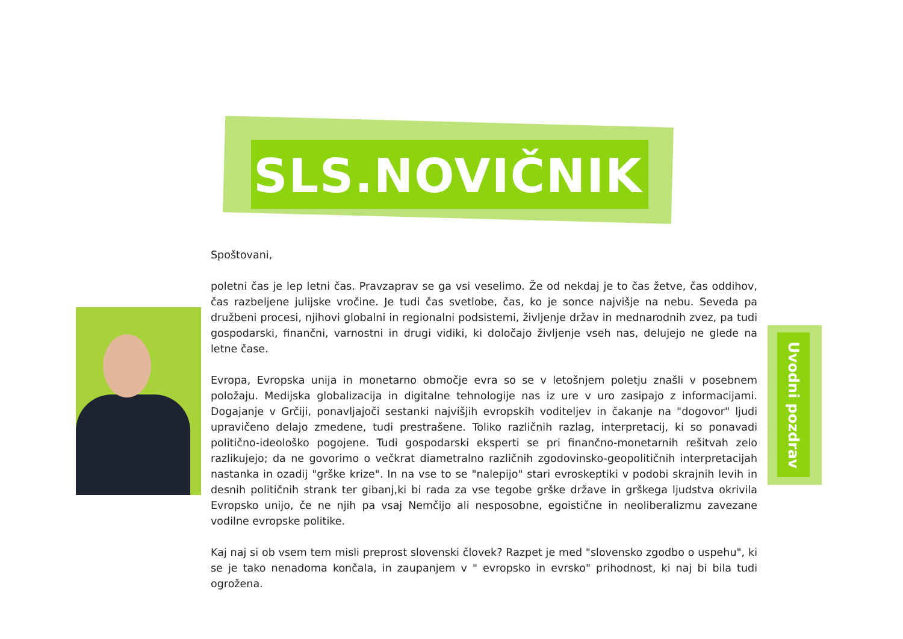SLS.NOVIČNIK
Spoštovani,
poletni čas je lep letni čas. Pravzaprav se ga vsi veselimo. Že od nekdaj je to čas žetve, čas oddihov, čas razbeljene julijske vročine. Je tudi čas svetlobe, čas, ko je sonce najvišje na nebu. Seveda pa družbeni procesi, njihovi globalni in regionalni podsistemi, življenje držav in mednarodnih zvez, pa tudi gospodarski, finančni, varnostni in drugi vidiki, ki določajo življenje vseh nas, delujejo ne glede na letne čase.
Evropa, Evropska unija in monetarno območje evra so se v letošnjem poletju znašli v posebnem položaju. Medijska globalizacija in digitalne tehnologije nas iz ure v uro zasipajo z informacijami. Dogajanje v Grčiji, ponavljajoči sestanki najvišjih evropskih voditeljev in čakanje na "dogovor" ljudi upravičeno delajo zmedene, tudi prestrašene. Toliko različnih razlag, interpretacij, ki so ponavadi politično-ideološko pogojene. Tudi gospodarski eksperti se pri finančno-monetarnih rešitvah zelo razlikujejo; da ne govorimo o večkrat diametralno različnih zgodovinsko-geopolitičnih interpretacijah nastanka in ozadij "grške krize". In na vse to se "nalepijo" stari evroskeptiki v podobi skrajnih levih in desnih političnih strank ter gibanj,ki bi rada za vse tegobe grške države in grškega ljudstva okrivila Evropsko unijo, če ne njih pa vsaj Nemčijo ali nesposobne, egoistične in neoliberalizmu zavezane vodilne evropske politike.
Kaj naj si ob vsem tem misli preprost slovenski človek? Razpet je med "slovensko zgodbo o uspehu", ki se je tako nenadoma končala, in zaupanjem v " evropsko in evrsko" prihodnost, ki naj bi bila tudi ogrožena.
Uvodni pozdrav